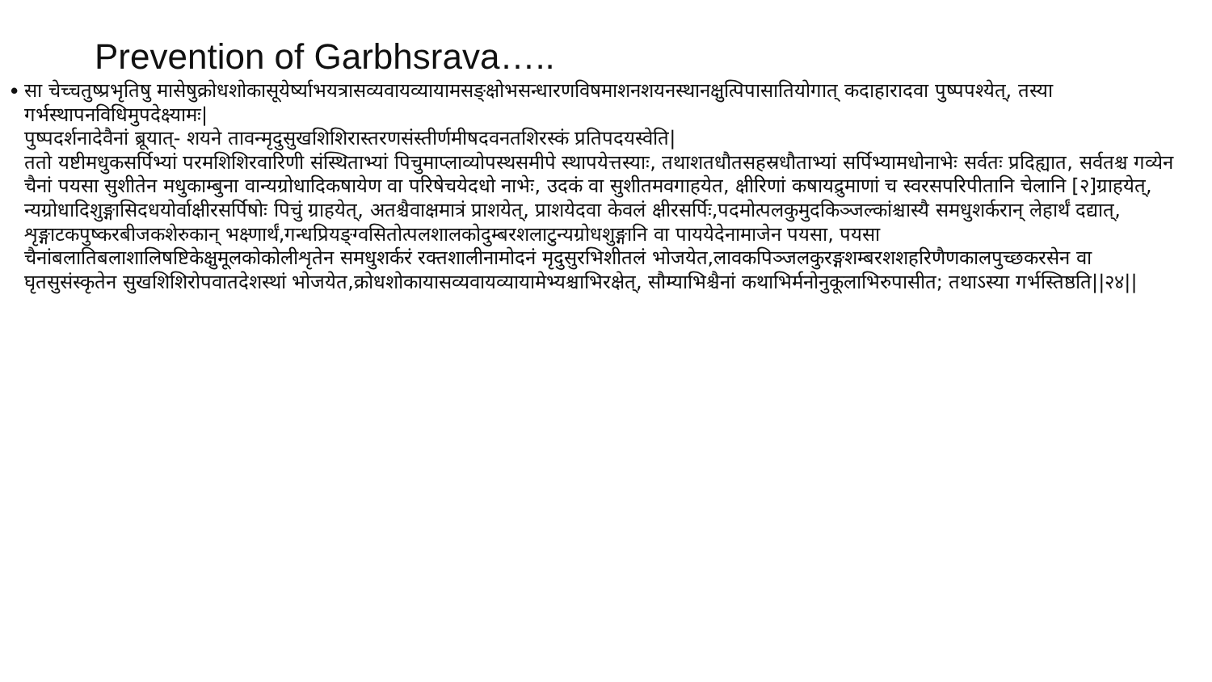Prevention of Garbhsrava…..
•
सा चेच्चतुष्प्रभृतिषु मासेषुक्रोधशोकासूयेर्ष्याभयत्रासव्यवायव्यायामसङ्क्षोभसन्धारणविषमाशनशयनस्थानक्षुत्पिपासातियोगात् कदाहारादवा पुष्पपश्येत्, तस्या गर्भस्थापनविधिमुपदेक्ष्यामः|
पुष्पदर्शनादेवैनां ब्रूयात्- शयने तावन्मृदुसुखशिशिरास्तरणसंस्तीर्णमीषदवनतशिरस्कं प्रतिपदयस्वेति|
ततो यष्टीमधुकसर्पिभ्यां परमशिशिरवारिणी संस्थिताभ्यां पिचुमाप्लाव्योपस्थसमीपे स्थापयेत्तस्याः, तथाशतधौतसहस्रधौताभ्यां सर्पिभ्यामधोनाभेः सर्वतः प्रदिह्यात, सर्वतश्च गव्येन चैनां पयसा सुशीतेन मधुकाम्बुना वान्यग्रोधादिकषायेण वा परिषेचयेदधो नाभेः, उदकं वा सुशीतमवगाहयेत, क्षीरिणां कषायद्रुमाणां च स्वरसपरिपीतानि चेलानि [२]ग्राहयेत्, न्यग्रोधादिशुङ्गासिदधयोर्वाक्षीरसर्पिषोः पिचुं ग्राहयेत्, अतश्चैवाक्षमात्रं प्राशयेत्, प्राशयेदवा केवलं क्षीरसर्पिः,पदमोत्पलकुमुदकिञ्जल्कांश्चास्यै समधुशर्करान् लेहार्थं दद्यात्, शृङ्गाटकपुष्करबीजकशेरुकान् भक्ष्णार्थं,गन्धप्रियङ्ग्वसितोत्पलशालकोदुम्बरशलाटुन्यग्रोधशुङ्गानि वा पाययेदेनामाजेन पयसा, पयसा चैनांबलातिबलाशालिषष्टिकेक्षुमूलकोकोलीशृतेन समधुशर्करं रक्तशालीनामोदनं मृदुसुरभिशीतलं भोजयेत,लावकपिञ्जलकुरङ्गशम्बरशशहरिणैणकालपुच्छकरसेन वा घृतसुसंस्कृतेन सुखशिशिरोपवातदेशस्थां भोजयेत,क्रोधशोकायासव्यवायव्यायामेभ्यश्चाभिरक्षेत्, सौम्याभिश्चैनां कथाभिर्मनोनुकूलाभिरुपासीत; तथाऽस्या गर्भस्तिष्ठति||२४||